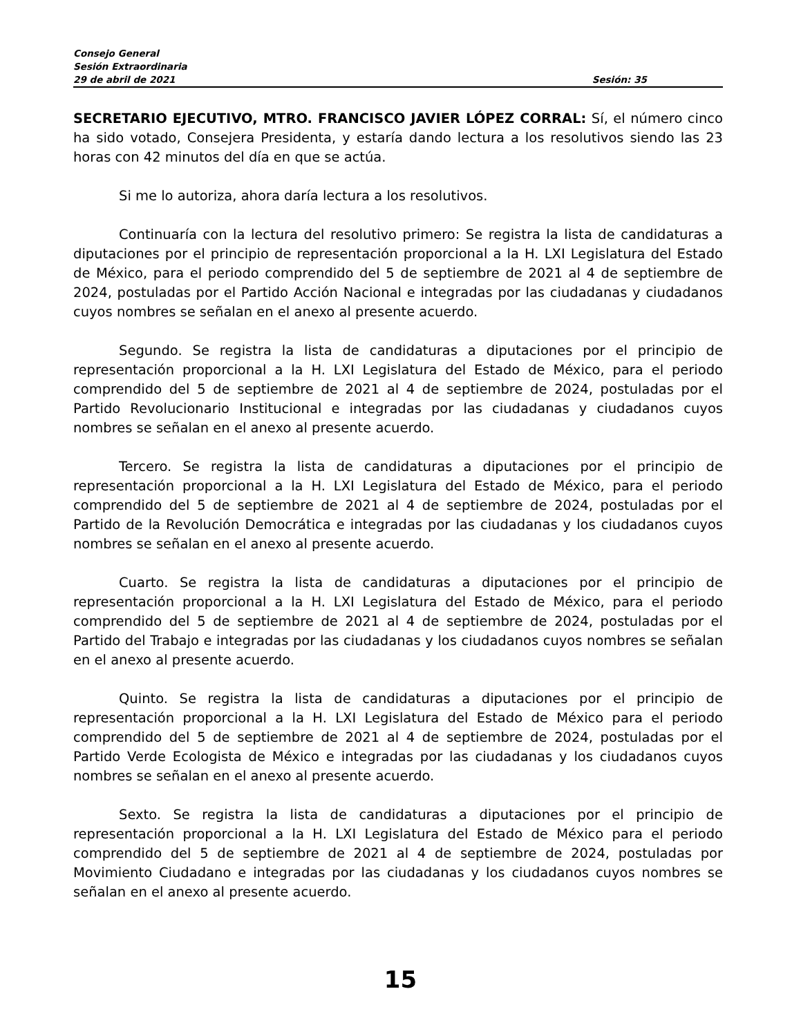Consejo General
Sesión Extraordinaria
29 de abril de 2021 Sesión: 35
SECRETARIO EJECUTIVO, MTRO. FRANCISCO JAVIER LÓPEZ CORRAL: Sí, el número cinco ha sido votado, Consejera Presidenta, y estaría dando lectura a los resolutivos siendo las 23 horas con 42 minutos del día en que se actúa.
Si me lo autoriza, ahora daría lectura a los resolutivos.
Continuaría con la lectura del resolutivo primero: Se registra la lista de candidaturas a diputaciones por el principio de representación proporcional a la H. LXI Legislatura del Estado de México, para el periodo comprendido del 5 de septiembre de 2021 al 4 de septiembre de 2024, postuladas por el Partido Acción Nacional e integradas por las ciudadanas y ciudadanos cuyos nombres se señalan en el anexo al presente acuerdo.
Segundo. Se registra la lista de candidaturas a diputaciones por el principio de representación proporcional a la H. LXI Legislatura del Estado de México, para el periodo comprendido del 5 de septiembre de 2021 al 4 de septiembre de 2024, postuladas por el Partido Revolucionario Institucional e integradas por las ciudadanas y ciudadanos cuyos nombres se señalan en el anexo al presente acuerdo.
Tercero. Se registra la lista de candidaturas a diputaciones por el principio de representación proporcional a la H. LXI Legislatura del Estado de México, para el periodo comprendido del 5 de septiembre de 2021 al 4 de septiembre de 2024, postuladas por el Partido de la Revolución Democrática e integradas por las ciudadanas y los ciudadanos cuyos nombres se señalan en el anexo al presente acuerdo.
Cuarto. Se registra la lista de candidaturas a diputaciones por el principio de representación proporcional a la H. LXI Legislatura del Estado de México, para el periodo comprendido del 5 de septiembre de 2021 al 4 de septiembre de 2024, postuladas por el Partido del Trabajo e integradas por las ciudadanas y los ciudadanos cuyos nombres se señalan en el anexo al presente acuerdo.
Quinto. Se registra la lista de candidaturas a diputaciones por el principio de representación proporcional a la H. LXI Legislatura del Estado de México para el periodo comprendido del 5 de septiembre de 2021 al 4 de septiembre de 2024, postuladas por el Partido Verde Ecologista de México e integradas por las ciudadanas y los ciudadanos cuyos nombres se señalan en el anexo al presente acuerdo.
Sexto. Se registra la lista de candidaturas a diputaciones por el principio de representación proporcional a la H. LXI Legislatura del Estado de México para el periodo comprendido del 5 de septiembre de 2021 al 4 de septiembre de 2024, postuladas por Movimiento Ciudadano e integradas por las ciudadanas y los ciudadanos cuyos nombres se señalan en el anexo al presente acuerdo.
15